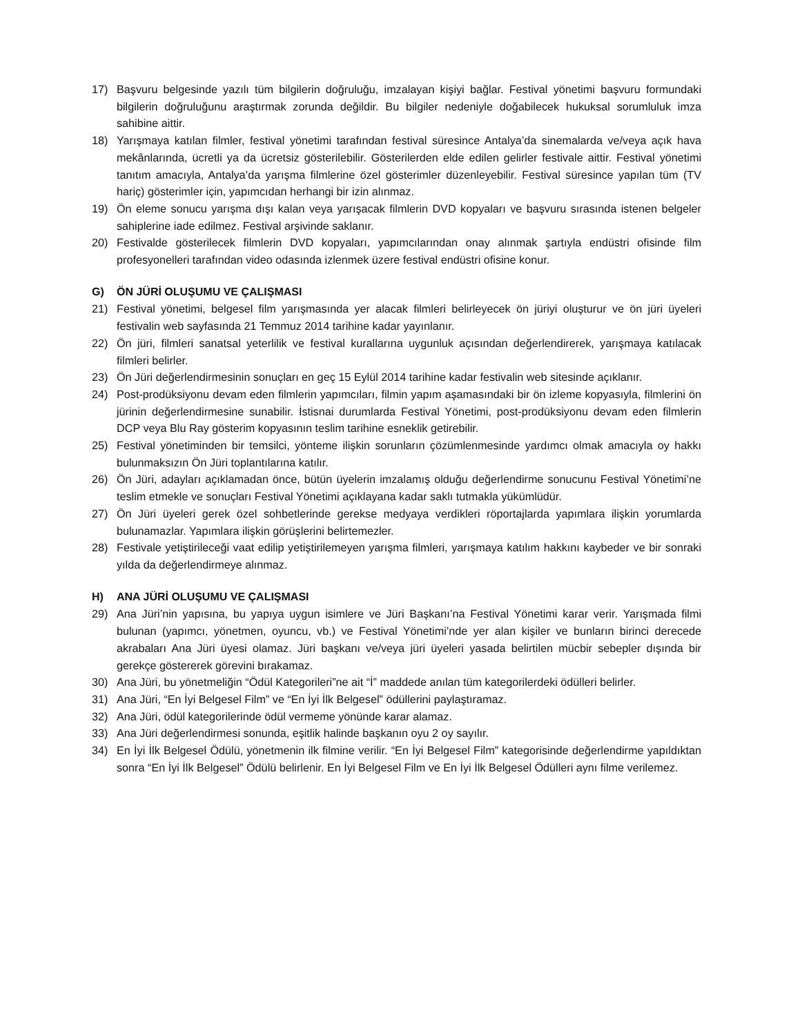17) Başvuru belgesinde yazılı tüm bilgilerin doğruluğu, imzalayan kişiyi bağlar. Festival yönetimi başvuru formundaki bilgilerin doğruluğunu araştırmak zorunda değildir. Bu bilgiler nedeniyle doğabilecek hukuksal sorumluluk imza sahibine aittir.
18) Yarışmaya katılan filmler, festival yönetimi tarafından festival süresince Antalya’da sinemalarda ve/veya açık hava mekânlarında, ücretli ya da ücretsiz gösterilebilir. Gösterilerden elde edilen gelirler festivale aittir. Festival yönetimi tanıtım amacıyla, Antalya’da yarışma filmlerine özel gösterimler düzenleyebilir. Festival süresince yapılan tüm (TV hariç) gösterimler için, yapımcıdan herhangi bir izin alınmaz.
19) Ön eleme sonucu yarışma dışı kalan veya yarışacak filmlerin DVD kopyaları ve başvuru sırasında istenen belgeler sahiplerine iade edilmez. Festival arşivinde saklanır.
20) Festivalde gösterilecek filmlerin DVD kopyaları, yapımcılarından onay alınmak şartıyla endüstri ofisinde film profesyonelleri tarafından video odasında izlenmek üzere festival endüstri ofisine konur.
G) ÖN JÜRİ OLUŞUMU VE ÇALIŞMASI
21) Festival yönetimi, belgesel film yarışmasında yer alacak filmleri belirleyecek ön jüriyi oluşturur ve ön jüri üyeleri festivalin web sayfasında 21 Temmuz 2014 tarihine kadar yayınlanır.
22) Ön jüri, filmleri sanatsal yeterlilik ve festival kurallarına uygunluk açısından değerlendirerek, yarışmaya katılacak filmleri belirler.
23) Ön Jüri değerlendirmesinin sonuçları en geç 15 Eylül 2014 tarihine kadar festivalin web sitesinde açıklanır.
24) Post-prodüksiyonu devam eden filmlerin yapımcıları, filmin yapım aşamasındaki bir ön izleme kopyasıyla, filmlerini ön jürinin değerlendirmesine sunabilir. İstisnai durumlarda Festival Yönetimi, post-prodüksiyonu devam eden filmlerin DCP veya Blu Ray gösterim kopyasının teslim tarihine esneklik getirebilir.
25) Festival yönetiminden bir temsilci, yönteme ilişkin sorunların çözümlenmesinde yardımcı olmak amacıyla oy hakkı bulunmaksızın Ön Jüri toplantılarına katılır.
26) Ön Jüri, adayları açıklamadan önce, bütün üyelerin imzalamış olduğu değerlendirme sonucunu Festival Yönetimi’ne teslim etmekle ve sonuçları Festival Yönetimi açıklayana kadar saklı tutmakla yükümlüdür.
27) Ön Jüri üyeleri gerek özel sohbetlerinde gerekse medyaya verdikleri röportajlarda yapımlara ilişkin yorumlarda bulunamazlar. Yapımlara ilişkin görüşlerini belirtemezler.
28) Festivale yetiştirileceği vaat edilip yetiştirilemeyen yarışma filmleri, yarışmaya katılım hakkını kaybeder ve bir sonraki yılda da değerlendirmeye alınmaz.
H) ANA JÜRİ OLUŞUMU VE ÇALIŞMASI
29) Ana Jüri’nin yapısına, bu yapıya uygun isimlere ve Jüri Başkanı’na Festival Yönetimi karar verir. Yarışmada filmi bulunan (yapımcı, yönetmen, oyuncu, vb.) ve Festival Yönetimi’nde yer alan kişiler ve bunların birinci derecede akrabaları Ana Jüri üyesi olamaz. Jüri başkanı ve/veya jüri üyeleri yasada belirtilen mücbir sebepler dışında bir gerekçe göstererek görevini bırakamaz.
30) Ana Jüri, bu yönetmeliğin “Ödül Kategorileri”ne ait “İ” maddede anılan tüm kategorilerdeki ödülleri belirler.
31) Ana Jüri, “En İyi Belgesel Film” ve “En İyi İlk Belgesel” ödüllerini paylaştıramaz.
32) Ana Jüri, ödül kategorilerinde ödül vermeme yönünde karar alamaz.
33) Ana Jüri değerlendirmesi sonunda, eşitlik halinde başkanın oyu 2 oy sayılır.
34) En İyi İlk Belgesel Ödülü, yönetmenin ilk filmine verilir. “En İyi Belgesel Film” kategorisinde değerlendirme yapıldıktan sonra “En İyi İlk Belgesel” Ödülü belirlenir. En İyi Belgesel Film ve En İyi İlk Belgesel Ödülleri aynı filme verilemez.